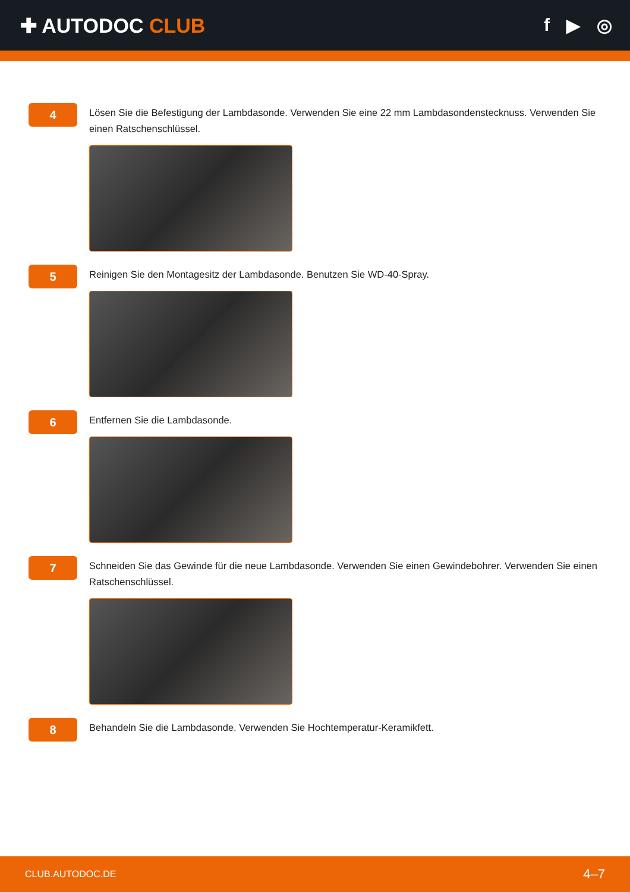✚ AUTODOC CLUB f ▶ ◎
4
Lösen Sie die Befestigung der Lambdasonde. Verwenden Sie eine 22 mm Lambdasondenstecknuss. Verwenden Sie einen Ratschenschlüssel.
5
Reinigen Sie den Montagesitz der Lambdasonde. Benutzen Sie WD-40-Spray.
6
Entfernen Sie die Lambdasonde.
7
Schneiden Sie das Gewinde für die neue Lambdasonde. Verwenden Sie einen Gewindebohrer. Verwenden Sie einen Ratschenschlüssel.
8
Behandeln Sie die Lambdasonde. Verwenden Sie Hochtemperatur-Keramikfett.
CLUB.AUTODOC.DE 4–7